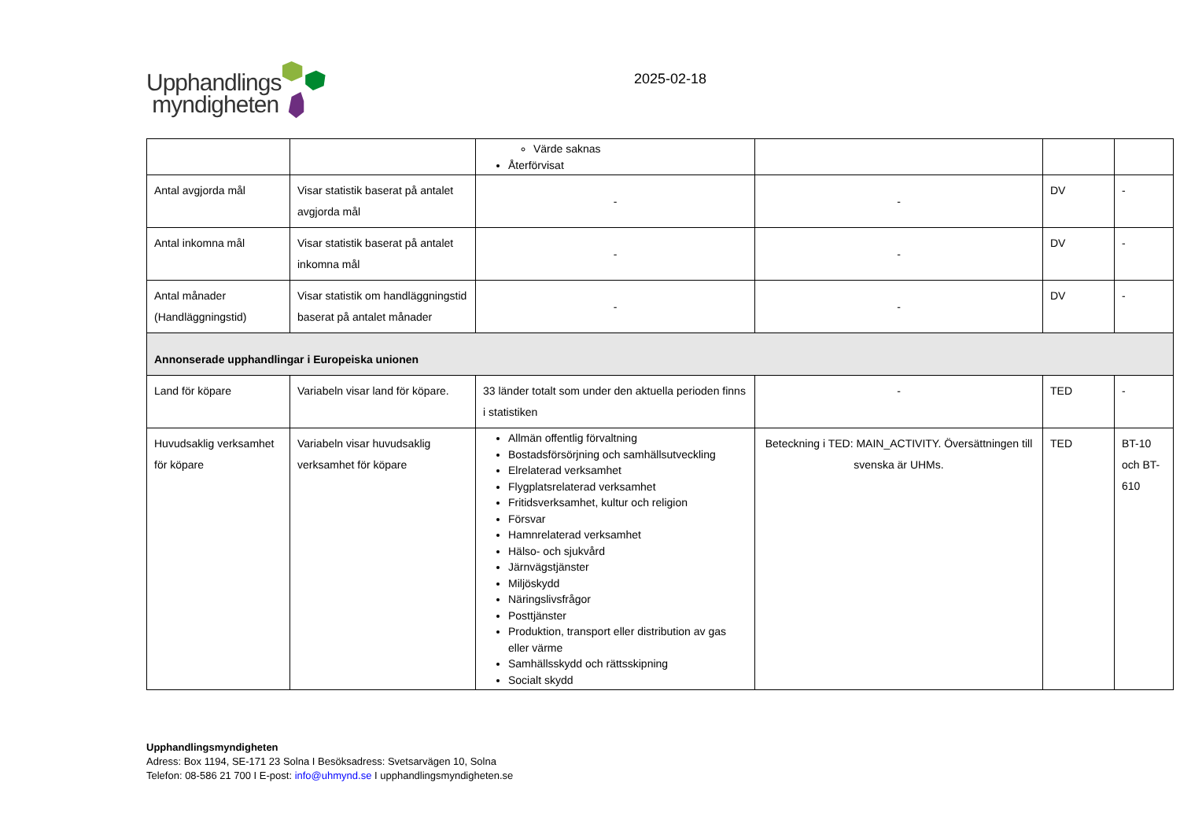Upphandlings
myndigheten
2025-02-18
| | | Värde saknas Återförvisat | | | |
| Antal avgjorda mål | Visar statistik baserat på antalet avgjorda mål | - | - | DV | - |
| Antal inkomna mål | Visar statistik baserat på antalet inkomna mål | - | - | DV | - |
| Antal månader (Handläggningstid) | Visar statistik om handläggningstid baserat på antalet månader | - | - | DV | - |
| Annonserade upphandlingar i Europeiska unionen | | | | | |
| Land för köpare | Variabeln visar land för köpare. | 33 länder totalt som under den aktuella perioden finns i statistiken | - | TED | - |
| Huvudsaklig verksamhet för köpare | Variabeln visar huvudsaklig verksamhet för köpare | Allmän offentlig förvaltning Bostadsförsörjning och samhällsutveckling Elrelaterad verksamhet Flygplatsrelaterad verksamhet Fritidsverksamhet, kultur och religion Försvar Hamnrelaterad verksamhet Hälso- och sjukvård Järnvägstjänster Miljöskydd Näringslivsfrågor Posttjänster Produktion, transport eller distribution av gas eller värme Samhällsskydd och rättsskipning Socialt skydd | Beteckning i TED: MAIN_ACTIVITY. Översättningen till svenska är UHMs. | TED | BT-10 och BT-610 |
Upphandlingsmyndigheten
Adress: Box 1194, SE-171 23 Solna I Besöksadress: Svetsarvägen 10, Solna
Telefon: 08-586 21 700 I E-post: info@uhmynd.se I upphandlingsmyndigheten.se